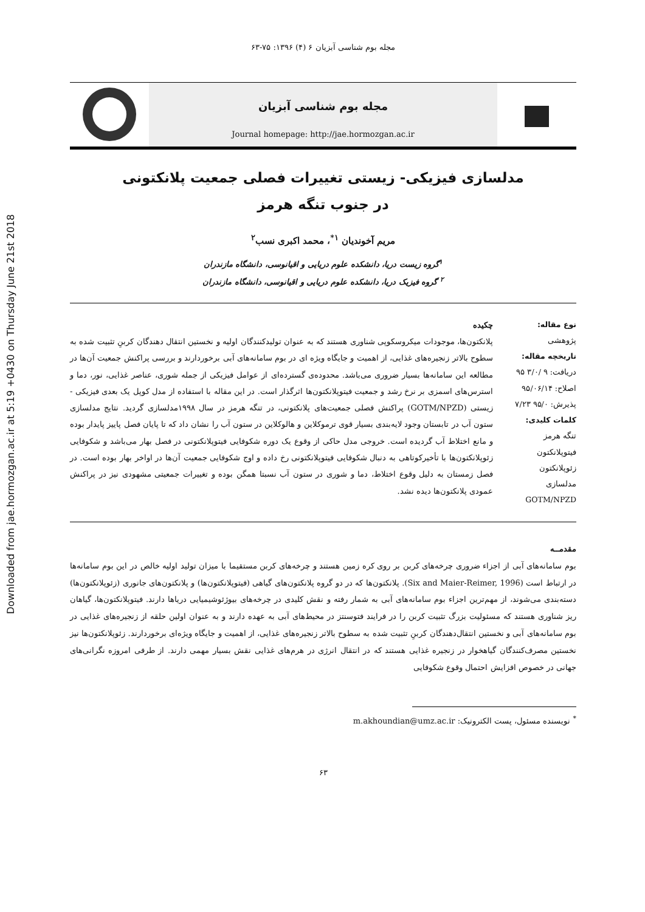Downloaded from jae.hormozgan.ac.ir at 5:19 +0430 on Thursday June 21st 2018
مجله بوم شناسی آبزیان ۶ (۴) ۱۳۹۶: ۷۵-۶۳
مجله بوم شناسی آبزیان
Journal homepage: http://jae.hormozgan.ac.ir
مدلسازی فیزیکی- زیستی تغییرات فصلی جمعیت پلانکتونی
در جنوب تنگه هرمز
مریم آخوندیان <sup>۱*</sup>، محمد اکبری نسب<sup>۲</sup>
<sup>۱</sup> گروه زیست دریا، دانشکده علوم دریایی و اقیانوسی، دانشگاه مازندران
<sup>۲</sup> گروه فیزیک دریا، دانشکده علوم دریایی و اقیانوسی، دانشگاه مازندران
نوع مقاله:
پژوهشی
تاریخچه مقاله:
دریافت: ۹ /۳/۰ ۹۵
اصلاح: ۹۵/۰۶/۱۴
پذیرش: ۹۵/۰ ۷/۲۳
کلمات کلیدی:
تنگه هرمز
فیتوپلانکتون
زئوپلانکتون
مدلسازی
GOTM/NPZD
چکیده
پلانکتون‌ها، موجودات میکروسکوپی شناوری هستند که به عنوان تولیدکنندگان اولیه و نخستین انتقال دهندگان کربنِ تثبیت شده به سطوح بالاتر زنجیره‌های غذایی، از اهمیت و جایگاه ویژه ای در بوم سامانه‌های آبی برخوردارند و بررسی پراکنش جمعیت آن‌ها در مطالعه این سامانه‌ها بسیار ضروری می‌باشد. محدوده‌ی گسترده‌ای از عوامل فیزیکی از جمله شوری، عناصر غذایی، نور، دما و استرس‌های اسمزی بر نرخ رشد و جمعیت فیتوپلانکتون‌ها اثرگذار است. در این مقاله با استفاده از مدل کوپل یک بعدی فیزیکی - زیستی (GOTM/NPZD) پراکنش فصلی جمعیت‌های پلانکتونی، در تنگه هرمز در سال ۱۹۹۸مدلسازی گردید. نتایج مدلسازی ستون آب در تابستان وجود لایه‌بندی بسیار قوی ترموکلاین و هالوکلاین در ستون آب را نشان داد که تا پایان فصل پاییز پایدار بوده و مانع اختلاط آب گردیده است. خروجی مدل حاکی از وقوع یک دوره شکوفایی فیتوپلانکتونی در فصل بهار می‌باشد و شکوفایی زئوپلانکتون‌ها با تأخیرکوتاهی به دنبال شکوفایی فیتوپلانکتونی رخ داده و اوج شکوفایی جمعیت آن‌ها در اواخر بهار بوده است. در فصل زمستان به دلیل وقوع اختلاط، دما و شوری در ستون آب نسبتا همگن بوده و تغییرات جمعیتی مشهودی نیز در پراکنش عمودی پلانکتون‌ها دیده نشد.
مقدمــه
بوم سامانه‌های آبی از اجزاء ضروری چرخه‌های کربن بر روی کره زمین هستند و چرخه‌های کربن مستقیما با میزان تولید اولیه خالص در این بوم سامانه‌ها در ارتباط است (Six and Maier-Reimer, 1996). پلانکتون‌ها که در دو گروه پلانکتون‌های گیاهی (فیتوپلانکتون‌ها) و پلانکتون‌های جانوری (زئوپلانکتون‌ها) دسته‌بندی می‌شوند، از مهم‌ترین اجزاء بوم سامانه‌های آبی به شمار رفته و نقش کلیدی در چرخه‌های بیوژئوشیمیایی دریاها دارند. فیتوپلانکتون‌ها، گیاهان ریز شناوری هستند که مسئولیت بزرگ تثبیت کربن را در فرایند فتوسنتز در محیط‌های آبی به عهده دارند و به عنوان اولین حلقه از زنجیره‌های غذایی در بوم سامانه‌های آبی و نخستین انتقال‌دهندگان کربنِ تثبیت شده به سطوح بالاتر زنجیره‌های غذایی، از اهمیت و جایگاه ویژه‌ای برخوردارند. زئوپلانکتون‌ها نیز نخستین مصرف‌کنندگان گیاهخوار در زنجیره غذایی هستند که در انتقال انرژی در هرم‌های غذایی نقش بسیار مهمی دارند. از طرفی امروزه نگرانی‌های جهانی در خصوص افزایش احتمال وقوع شکوفایی
<sup>*</sup> نویسنده مسئول، پست الکترونیک: m.akhoundian@umz.ac.ir
۶۳